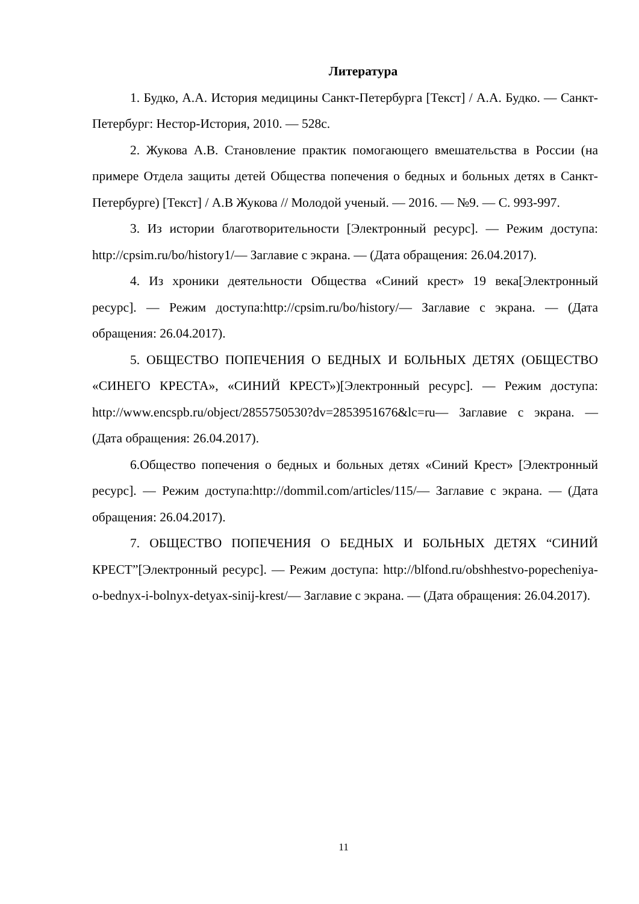Литература
1. Будко, А.А. История медицины Санкт-Петербурга [Текст] / А.А. Будко. — Санкт-Петербург: Нестор-История, 2010. — 528с.
2. Жукова А.В. Становление практик помогающего вмешательства в России (на примере Отдела защиты детей Общества попечения о бедных и больных детях в Санкт-Петербурге) [Текст] / А.В Жукова // Молодой ученый. — 2016. — №9. — С. 993-997.
3. Из истории благотворительности [Электронный ресурс]. — Режим доступа: http://cpsim.ru/bo/history1/— Заглавие с экрана. — (Дата обращения: 26.04.2017).
4. Из хроники деятельности Общества «Синий крест» 19 века[Электронный ресурс]. — Режим доступа:http://cpsim.ru/bo/history/— Заглавие с экрана. — (Дата обращения: 26.04.2017).
5. ОБЩЕСТВО ПОПЕЧЕНИЯ О БЕДНЫХ И БОЛЬНЫХ ДЕТЯХ (ОБЩЕСТВО «СИНЕГО КРЕСТА», «СИНИЙ КРЕСТ»)[Электронный ресурс]. — Режим доступа: http://www.encspb.ru/object/2855750530?dv=2853951676&lc=ru— Заглавие с экрана. — (Дата обращения: 26.04.2017).
6.Общество попечения о бедных и больных детях «Синий Крест» [Электронный ресурс]. — Режим доступа:http://dommil.com/articles/115/— Заглавие с экрана. — (Дата обращения: 26.04.2017).
7. ОБЩЕСТВО ПОПЕЧЕНИЯ О БЕДНЫХ И БОЛЬНЫХ ДЕТЯХ “СИНИЙ КРЕСТ”[Электронный ресурс]. — Режим доступа: http://blfond.ru/obshhestvo-popecheniya-o-bednyx-i-bolnyx-detyax-sinij-krest/— Заглавие с экрана. — (Дата обращения: 26.04.2017).
11